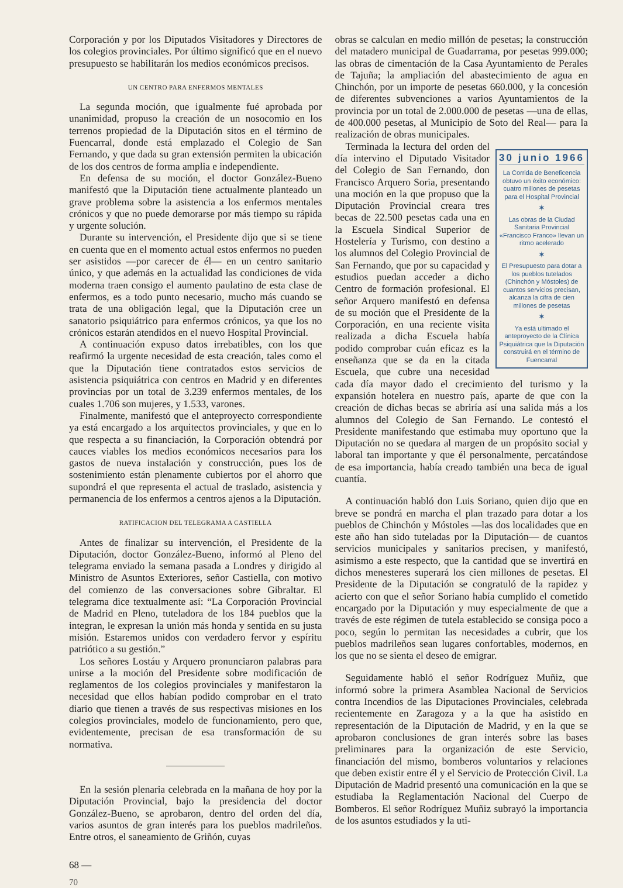Corporación y por los Diputados Visitadores y Directores de los colegios provinciales. Por último significó que en el nuevo presupuesto se habilitarán los medios económicos precisos.
UN CENTRO PARA ENFERMOS MENTALES
La segunda moción, que igualmente fué aprobada por unanimidad, propuso la creación de un nosocomio en los terrenos propiedad de la Diputación sitos en el término de Fuencarral, donde está emplazado el Colegio de San Fernando, y que dada su gran extensión permiten la ubicación de los dos centros de forma amplia e independiente.
En defensa de su moción, el doctor González-Bueno manifestó que la Diputación tiene actualmente planteado un grave problema sobre la asistencia a los enfermos mentales crónicos y que no puede demorarse por más tiempo su rápida y urgente solución.
Durante su intervención, el Presidente dijo que si se tiene en cuenta que en el momento actual estos enfermos no pueden ser asistidos —por carecer de él— en un centro sanitario único, y que además en la actualidad las condiciones de vida moderna traen consigo el aumento paulatino de esta clase de enfermos, es a todo punto necesario, mucho más cuando se trata de una obligación legal, que la Diputación cree un sanatorio psiquiátrico para enfermos crónicos, ya que los no crónicos estarán atendidos en el nuevo Hospital Provincial.
A continuación expuso datos irrebatibles, con los que reafirmó la urgente necesidad de esta creación, tales como el que la Diputación tiene contratados estos servicios de asistencia psiquiátrica con centros en Madrid y en diferentes provincias por un total de 3.239 enfermos mentales, de los cuales 1.706 son mujeres, y 1.533, varones.
Finalmente, manifestó que el anteproyecto correspondiente ya está encargado a los arquitectos provinciales, y que en lo que respecta a su financiación, la Corporación obtendrá por cauces viables los medios económicos necesarios para los gastos de nueva instalación y construcción, pues los de sostenimiento están plenamente cubiertos por el ahorro que supondrá el que representa el actual de traslado, asistencia y permanencia de los enfermos a centros ajenos a la Diputación.
RATIFICACION DEL TELEGRAMA A CASTIELLA
Antes de finalizar su intervención, el Presidente de la Diputación, doctor González-Bueno, informó al Pleno del telegrama enviado la semana pasada a Londres y dirigido al Ministro de Asuntos Exteriores, señor Castiella, con motivo del comienzo de las conversaciones sobre Gibraltar. El telegrama dice textualmente así: “La Corporación Provincial de Madrid en Pleno, tuteladora de los 184 pueblos que la integran, le expresan la unión más honda y sentida en su justa misión. Estaremos unidos con verdadero fervor y espíritu patriótico a su gestión.”
Los señores Lostáu y Arquero pronunciaron palabras para unirse a la moción del Presidente sobre modificación de reglamentos de los colegios provinciales y manifestaron la necesidad que ellos habían podido comprobar en el trato diario que tienen a través de sus respectivas misiones en los colegios provinciales, modelo de funcionamiento, pero que, evidentemente, precisan de esa transformación de su normativa.
En la sesión plenaria celebrada en la mañana de hoy por la Diputación Provincial, bajo la presidencia del doctor González-Bueno, se aprobaron, dentro del orden del día, varios asuntos de gran interés para los pueblos madrileños. Entre otros, el saneamiento de Griñón, cuyas
obras se calculan en medio millón de pesetas; la construcción del matadero municipal de Guadarrama, por pesetas 999.000; las obras de cimentación de la Casa Ayuntamiento de Perales de Tajuña; la ampliación del abastecimiento de agua en Chinchón, por un importe de pesetas 660.000, y la concesión de diferentes subvenciones a varios Ayuntamientos de la provincia por un total de 2.000.000 de pesetas —una de ellas, de 400.000 pesetas, al Municipio de Soto del Real— para la realización de obras municipales.
30 junio 1966
La Corrida de Beneficencia obtuvo un éxito económico: cuatro millones de pesetas para el Hospital Provincial
✶
Las obras de la Ciudad Sanitaria Provincial «Francisco Franco» llevan un ritmo acelerado
✶
El Presupuesto para dotar a los pueblos tutelados (Chinchón y Móstoles) de cuantos servicios precisan, alcanza la cifra de cien millones de pesetas
✶
Ya está ultimado el anteproyecto de la Clínica Psiquiátrica que la Diputación construirá en el término de Fuencarral
Terminada la lectura del orden del día intervino el Diputado Visitador del Colegio de San Fernando, don Francisco Arquero Soria, presentando una moción en la que propuso que la Diputación Provincial creara tres becas de 22.500 pesetas cada una en la Escuela Sindical Superior de Hostelería y Turismo, con destino a los alumnos del Colegio Provincial de San Fernando, que por su capacidad y estudios puedan acceder a dicho Centro de formación profesional. El señor Arquero manifestó en defensa de su moción que el Presidente de la Corporación, en una reciente visita realizada a dicha Escuela había podido comprobar cuán eficaz es la enseñanza que se da en la citada Escuela, que cubre una necesidad cada día mayor dado el crecimiento del turismo y la expansión hotelera en nuestro país, aparte de que con la creación de dichas becas se abriría así una salida más a los alumnos del Colegio de San Fernando. Le contestó el Presidente manifestando que estimaba muy oportuno que la Diputación no se quedara al margen de un propósito social y laboral tan importante y que él personalmente, percatándose de esa importancia, había creado también una beca de igual cuantía.
A continuación habló don Luis Soriano, quien dijo que en breve se pondrá en marcha el plan trazado para dotar a los pueblos de Chinchón y Móstoles —las dos localidades que en este año han sido tuteladas por la Diputación— de cuantos servicios municipales y sanitarios precisen, y manifestó, asimismo a este respecto, que la cantidad que se invertirá en dichos menesteres superará los cien millones de pesetas. El Presidente de la Diputación se congratuló de la rapidez y acierto con que el señor Soriano había cumplido el cometido encargado por la Diputación y muy especialmente de que a través de este régimen de tutela establecido se consiga poco a poco, según lo permitan las necesidades a cubrir, que los pueblos madrileños sean lugares confortables, modernos, en los que no se sienta el deseo de emigrar.
Seguidamente habló el señor Rodríguez Muñiz, que informó sobre la primera Asamblea Nacional de Servicios contra Incendios de las Diputaciones Provinciales, celebrada recientemente en Zaragoza y a la que ha asistido en representación de la Diputación de Madrid, y en la que se aprobaron conclusiones de gran interés sobre las bases preliminares para la organización de este Servicio, financiación del mismo, bomberos voluntarios y relaciones que deben existir entre él y el Servicio de Protección Civil. La Diputación de Madrid presentó una comunicación en la que se estudiaba la Reglamentación Nacional del Cuerpo de Bomberos. El señor Rodríguez Muñiz subrayó la importancia de los asuntos estudiados y la uti-
68 —
70